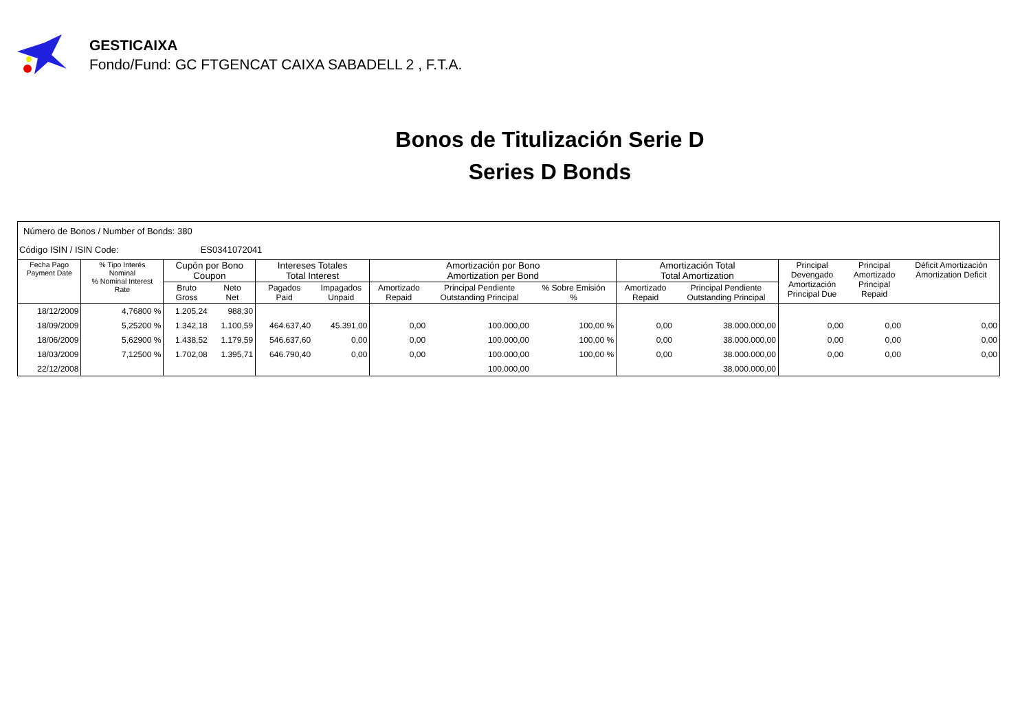GESTICAIXA
Fondo/Fund: GC FTGENCAT CAIXA SABADELL 2 , F.T.A.
Bonos de Titulización Serie D
Series D Bonds
| Número de Bonos / Number of Bonds: 380 | | | | | | | | | | | | | |
| Código ISIN / ISIN Code: ES0341072041 | | | | | | | | | | | | | |
| Fecha Pago Payment Date | % Tipo Interés Nominal % Nominal Interest Rate | Cupón por Bono Coupon | | Intereses Totales Total Interest | | Amortización por Bono Amortization per Bond | | | Amortización Total Total Amortization | | Principal Devengado Amortización Principal Due | Principal Amortizado Principal Repaid | Déficit Amortización Amortization Deficit |
| | | Bruto Gross | Neto Net | Pagados Paid | Impagados Unpaid | Amortizado Repaid | Principal Pendiente Outstanding Principal | % Sobre Emisión % | Amortizado Repaid | Principal Pendiente Outstanding Principal | | | |
| 18/12/2009 | 4,76800 % | 1.205,24 | 988,30 | | | | | | | | | | |
| 18/09/2009 | 5,25200 % | 1.342,18 | 1.100,59 | 464.637,40 | 45.391,00 | 0,00 | 100.000,00 | 100,00 % | 0,00 | 38.000.000,00 | 0,00 | 0,00 | 0,00 |
| 18/06/2009 | 5,62900 % | 1.438,52 | 1.179,59 | 546.637,60 | 0,00 | 0,00 | 100.000,00 | 100,00 % | 0,00 | 38.000.000,00 | 0,00 | 0,00 | 0,00 |
| 18/03/2009 | 7,12500 % | 1.702,08 | 1.395,71 | 646.790,40 | 0,00 | 0,00 | 100.000,00 | 100,00 % | 0,00 | 38.000.000,00 | 0,00 | 0,00 | 0,00 |
| 22/12/2008 | | | | | | | 100.000,00 | | | 38.000.000,00 | | | |